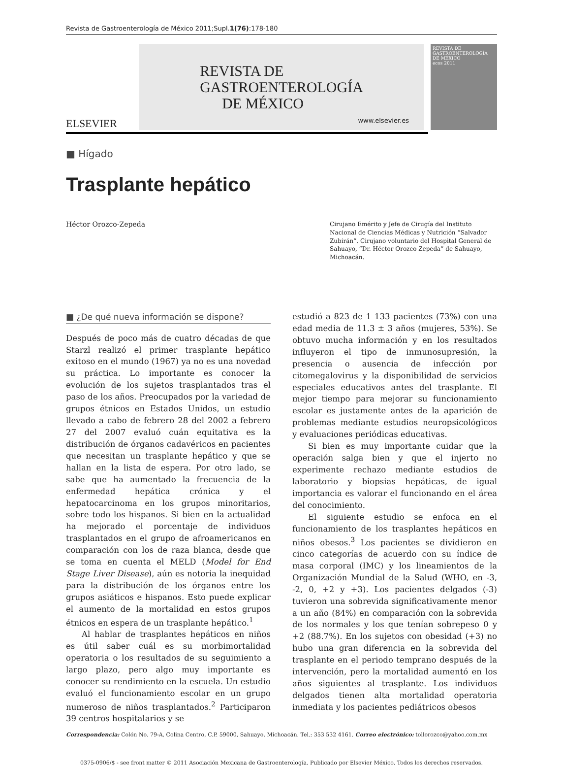Revista de Gastroenterología de México 2011;Supl.1(76):178-180
ELSEVIER
REVISTA DE
GASTROENTEROLOGÍA
DE MÉXICO
www.elsevier.es
REVISTA DE GASTROENTEROLOGÍA DE MÉXICO
ecos 2011
■ Hígado
Trasplante hepático
Héctor Orozco-Zepeda
Cirujano Emérito y Jefe de Cirugía del Instituto Nacional de Ciencias Médicas y Nutrición “Salvador Zubirán”. Cirujano voluntario del Hospital General de Sahuayo, “Dr. Héctor Orozco Zepeda” de Sahuayo, Michoacán.
■ ¿De qué nueva información se dispone?
Después de poco más de cuatro décadas de que Starzl realizó el primer trasplante hepático exitoso en el mundo (1967) ya no es una novedad su práctica. Lo importante es conocer la evolución de los sujetos trasplantados tras el paso de los años. Preocupados por la variedad de grupos étnicos en Estados Unidos, un estudio llevado a cabo de febrero 28 del 2002 a febrero 27 del 2007 evaluó cuán equitativa es la distribución de órganos cadavéricos en pacientes que necesitan un trasplante hepático y que se hallan en la lista de espera. Por otro lado, se sabe que ha aumentado la frecuencia de la enfermedad hepática crónica y el hepatocarcinoma en los grupos minoritarios, sobre todo los hispanos. Si bien en la actualidad ha mejorado el porcentaje de individuos trasplantados en el grupo de afroamericanos en comparación con los de raza blanca, desde que se toma en cuenta el MELD (Model for End Stage Liver Disease), aún es notoria la inequidad para la distribución de los órganos entre los grupos asiáticos e hispanos. Esto puede explicar el aumento de la mortalidad en estos grupos étnicos en espera de un trasplante hepático.<sup>1</sup>
Al hablar de trasplantes hepáticos en niños es útil saber cuál es su morbimortalidad operatoria o los resultados de su seguimiento a largo plazo, pero algo muy importante es conocer su rendimiento en la escuela. Un estudio evaluó el funcionamiento escolar en un grupo numeroso de niños trasplantados.<sup>2</sup> Participaron 39 centros hospitalarios y se
estudió a 823 de 1 133 pacientes (73%) con una edad media de 11.3 ± 3 años (mujeres, 53%). Se obtuvo mucha información y en los resultados influyeron el tipo de inmunosupresión, la presencia o ausencia de infección por citomegalovirus y la disponibilidad de servicios especiales educativos antes del trasplante. El mejor tiempo para mejorar su funcionamiento escolar es justamente antes de la aparición de problemas mediante estudios neuropsicológicos y evaluaciones periódicas educativas.
Si bien es muy importante cuidar que la operación salga bien y que el injerto no experimente rechazo mediante estudios de laboratorio y biopsias hepáticas, de igual importancia es valorar el funcionando en el área del conocimiento.
El siguiente estudio se enfoca en el funcionamiento de los trasplantes hepáticos en niños obesos.<sup>3</sup> Los pacientes se dividieron en cinco categorías de acuerdo con su índice de masa corporal (IMC) y los lineamientos de la Organización Mundial de la Salud (WHO, en -3, -2, 0, +2 y +3). Los pacientes delgados (-3) tuvieron una sobrevida significativamente menor a un año (84%) en comparación con la sobrevida de los normales y los que tenían sobrepeso 0 y +2 (88.7%). En los sujetos con obesidad (+3) no hubo una gran diferencia en la sobrevida del trasplante en el periodo temprano después de la intervención, pero la mortalidad aumentó en los años siguientes al trasplante. Los individuos delgados tienen alta mortalidad operatoria inmediata y los pacientes pediátricos obesos
Correspondencia: Colón No. 79-A, Colina Centro, C.P. 59000, Sahuayo, Michoacán. Tel.: 353 532 4161. Correo electrónico: tollorozco@yahoo.com.mx
0375-0906/$ - see front matter © 2011 Asociación Mexicana de Gastroenterología. Publicado por Elsevier México. Todos los derechos reservados.